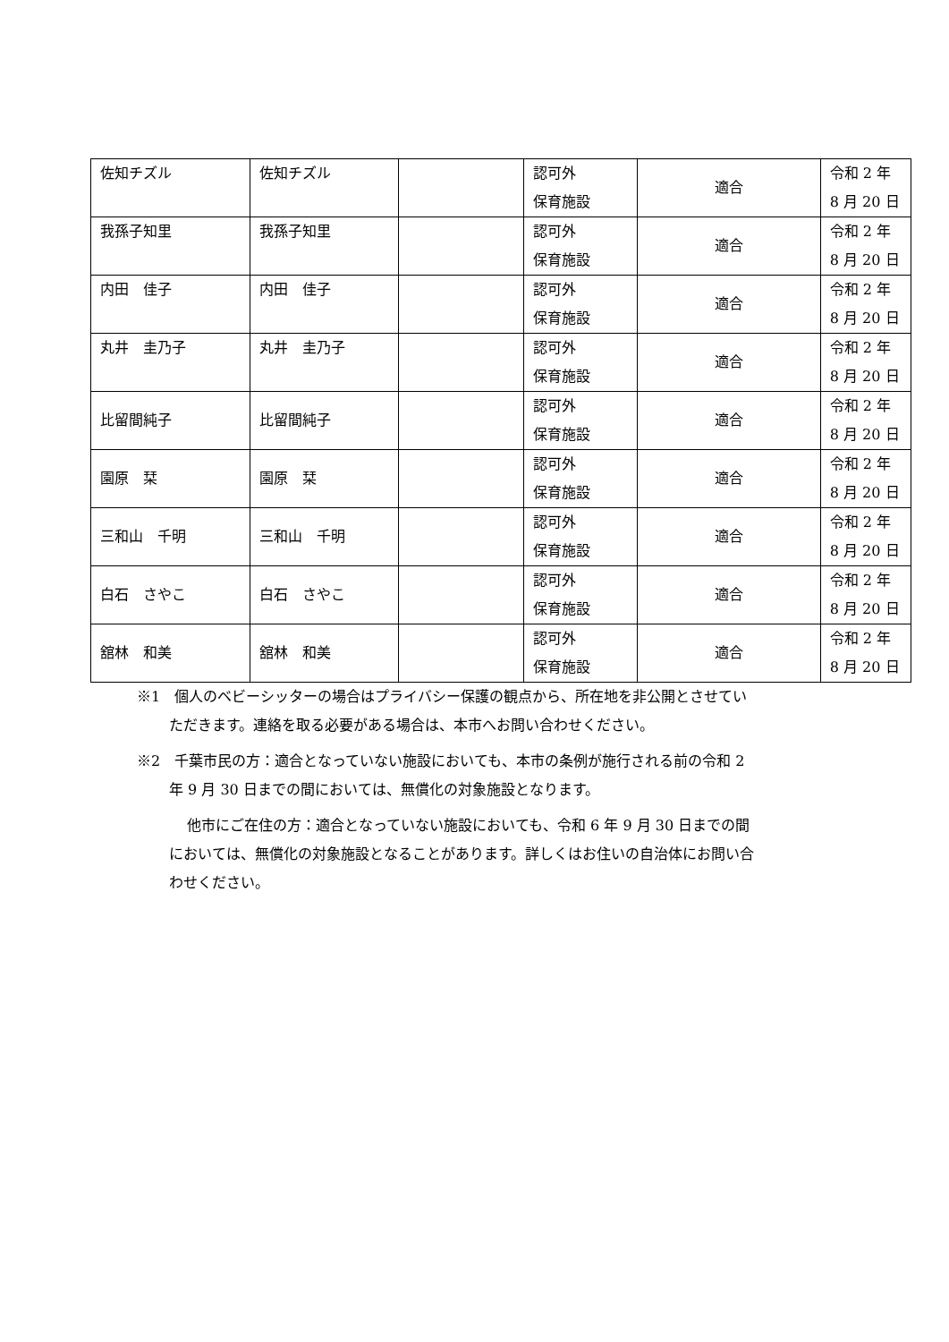| 佐知チズル | 佐知チズル | | 認可外 保育施設 | 適合 | 令和 2 年 8 月 20 日 |
| 我孫子知里 | 我孫子知里 | | 認可外 保育施設 | 適合 | 令和 2 年 8 月 20 日 |
| 内田 佳子 | 内田 佳子 | | 認可外 保育施設 | 適合 | 令和 2 年 8 月 20 日 |
| 丸井 圭乃子 | 丸井 圭乃子 | | 認可外 保育施設 | 適合 | 令和 2 年 8 月 20 日 |
| 比留間純子 | 比留間純子 | | 認可外 保育施設 | 適合 | 令和 2 年 8 月 20 日 |
| 園原 栞 | 園原 栞 | | 認可外 保育施設 | 適合 | 令和 2 年 8 月 20 日 |
| 三和山 千明 | 三和山 千明 | | 認可外 保育施設 | 適合 | 令和 2 年 8 月 20 日 |
| 白石 さやこ | 白石 さやこ | | 認可外 保育施設 | 適合 | 令和 2 年 8 月 20 日 |
| 舘林 和美 | 舘林 和美 | | 認可外 保育施設 | 適合 | 令和 2 年 8 月 20 日 |
※1　個人のベビーシッターの場合はプライバシー保護の観点から、所在地を非公開とさせていただきます。連絡を取る必要がある場合は、本市へお問い合わせください。
※2　千葉市民の方：適合となっていない施設においても、本市の条例が施行される前の令和 2 年 9 月 30 日までの間においては、無償化の対象施設となります。
他市にご在住の方：適合となっていない施設においても、令和 6 年 9 月 30 日までの間においては、無償化の対象施設となることがあります。詳しくはお住いの自治体にお問い合わせください。